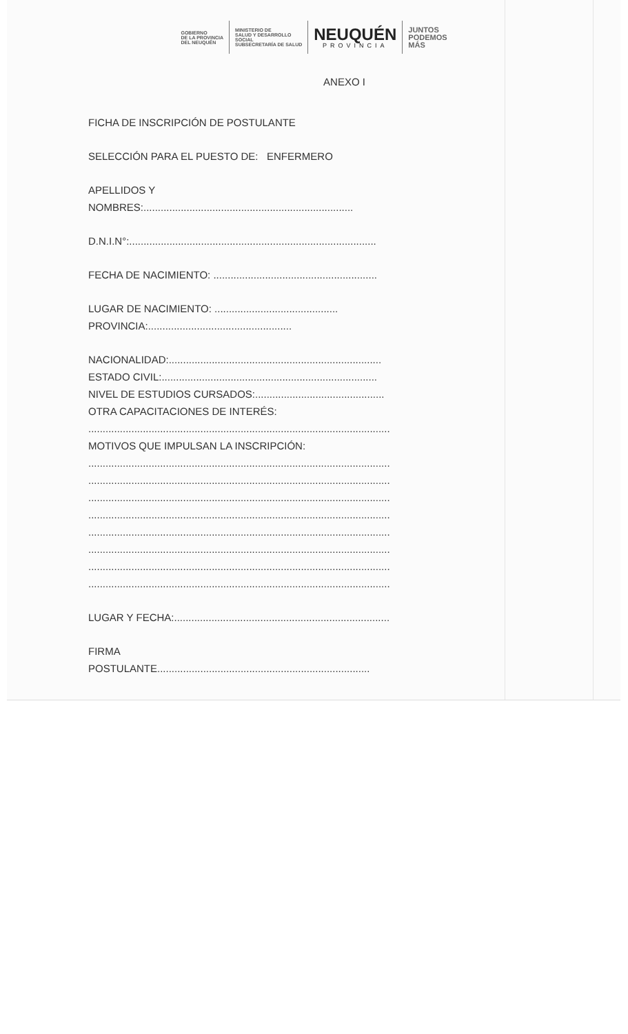GOBIERNO
DE LA PROVINCIA
DEL NEUQUÉN
MINISTERIO DE
SALUD Y DESARROLLO
SOCIAL
SUBSECRETARÍA DE SALUD
NEUQUÉN
PROVINCIA
JUNTOS
PODEMOS
MÁS
ANEXO I
FICHA DE INSCRIPCIÓN DE POSTULANTE
SELECCIÓN PARA EL PUESTO DE: ENFERMERO
APELLIDOS Y
NOMBRES:.........................................................................
D.N.I.N°:......................................................................................
FECHA DE NACIMIENTO: .........................................................
LUGAR DE NACIMIENTO: ...........................................
PROVINCIA:..................................................
NACIONALIDAD:..........................................................................
ESTADO CIVIL:...........................................................................
NIVEL DE ESTUDIOS CURSADOS:.............................................
OTRA CAPACITACIONES DE INTERÉS:
.........................................................................................................
MOTIVOS QUE IMPULSAN LA INSCRIPCIÓN:
.........................................................................................................
.........................................................................................................
.........................................................................................................
.........................................................................................................
.........................................................................................................
.........................................................................................................
.........................................................................................................
.........................................................................................................
LUGAR Y FECHA:...........................................................................
FIRMA
POSTULANTE..........................................................................